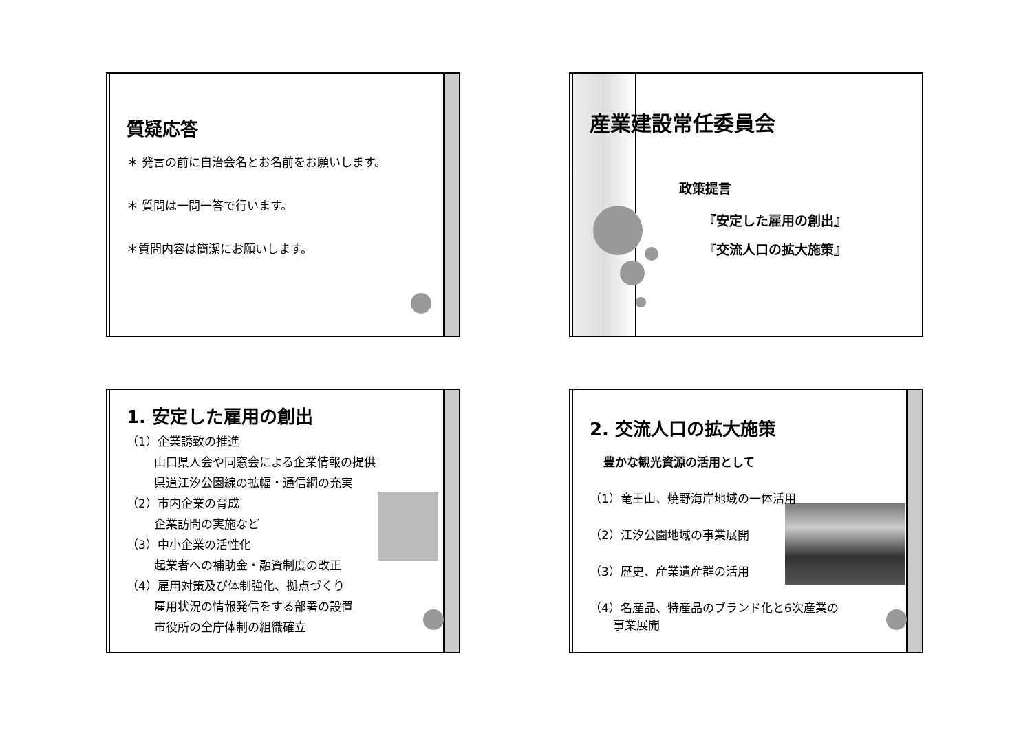質疑応答
＊ 発言の前に自治会名とお名前をお願いします。
＊ 質問は一問一答で行います。
＊質問内容は簡潔にお願いします。
産業建設常任委員会
政策提言
『安定した雇用の創出』
『交流人口の拡大施策』
1. 安定した雇用の創出
（1）企業誘致の推進
山口県人会や同窓会による企業情報の提供
県道江汐公園線の拡幅・通信網の充実
（2）市内企業の育成
企業訪問の実施など
（3）中小企業の活性化
起業者への補助金・融資制度の改正
（4）雇用対策及び体制強化、拠点づくり
雇用状況の情報発信をする部署の設置
市役所の全庁体制の組織確立
2. 交流人口の拡大施策
豊かな観光資源の活用として
（1）竜王山、焼野海岸地域の一体活用
（2）江汐公園地域の事業展開
（3）歴史、産業遺産群の活用
（4）名産品、特産品のブランド化と6次産業の
　　事業展開